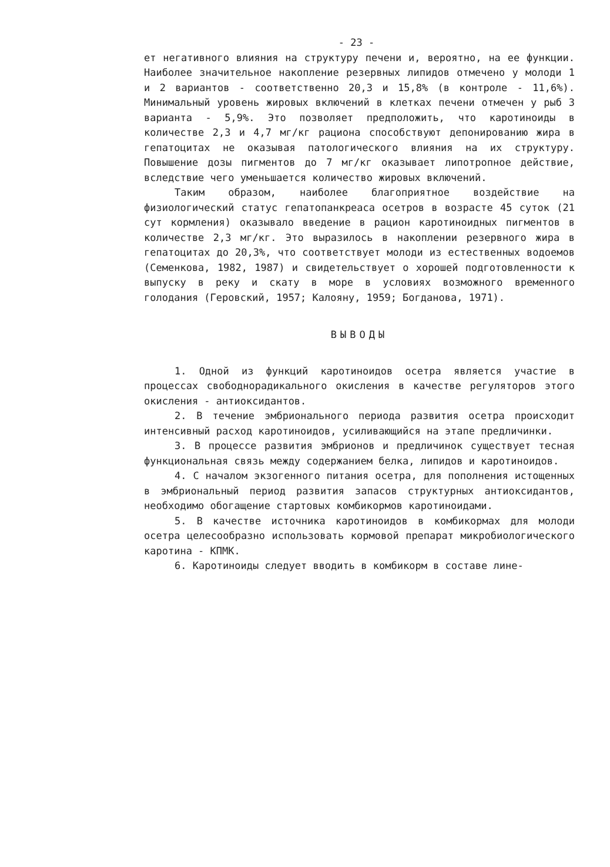- 23 -
ет негативного влияния на структуру печени и, вероятно, на ее функции. Наиболее значительное накопление резервных липидов отмечено у молоди 1 и 2 вариантов - соответственно 20,3 и 15,8% (в контроле - 11,6%). Минимальный уровень жировых включений в клетках печени отмечен у рыб 3 варианта - 5,9%. Это позволяет предположить, что каротиноиды в количестве 2,3 и 4,7 мг/кг рациона способствуют депонированию жира в гепатоцитах не оказывая патологического влияния на их структуру. Повышение дозы пигментов до 7 мг/кг оказывает липотропное действие, вследствие чего уменьшается количество жировых включений.
Таким образом, наиболее благоприятное воздействие на физиологический статус гепатопанкреаса осетров в возрасте 45 суток (21 сут кормления) оказывало введение в рацион каротиноидных пигментов в количестве 2,3 мг/кг. Это выразилось в накоплении резервного жира в гепатоцитах до 20,3%, что соответствует молоди из естественных водоемов (Семенкова, 1982, 1987) и свидетельствует о хорошей подготовленности к выпуску в реку и скату в море в условиях возможного временного голодания (Геровский, 1957; Калояну, 1959; Богданова, 1971).
ВЫВОДЫ
1. Одной из функций каротиноидов осетра является участие в процессах свободнорадикального окисления в качестве регуляторов этого окисления - антиоксидантов.
2. В течение эмбрионального периода развития осетра происходит интенсивный расход каротиноидов, усиливающийся на этапе предличинки.
3. В процессе развития эмбрионов и предличинок существует тесная функциональная связь между содержанием белка, липидов и каротиноидов.
4. С началом экзогенного питания осетра, для пополнения истощенных в эмбриональный период развития запасов структурных антиоксидантов, необходимо обогащение стартовых комбикормов каротиноидами.
5. В качестве источника каротиноидов в комбикормах для молоди осетра целесообразно использовать кормовой препарат микробиологического каротина - КПМК.
6. Каротиноиды следует вводить в комбикорм в составе лине-